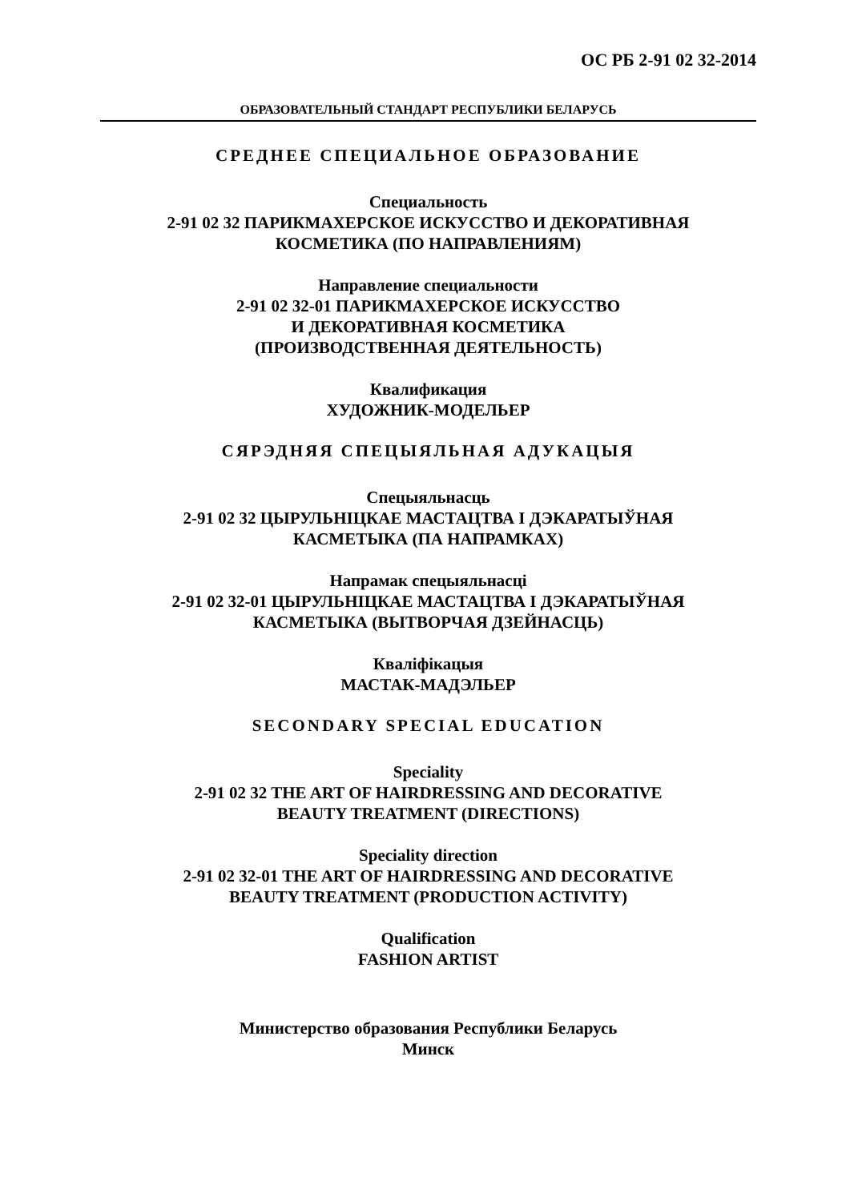ОС РБ 2-91 02 32-2014
ОБРАЗОВАТЕЛЬНЫЙ СТАНДАРТ РЕСПУБЛИКИ БЕЛАРУСЬ
СРЕДНЕЕ СПЕЦИАЛЬНОЕ ОБРАЗОВАНИЕ
Специальность
2-91 02 32 ПАРИКМАХЕРСКОЕ ИСКУССТВО И ДЕКОРАТИВНАЯ
КОСМЕТИКА (ПО НАПРАВЛЕНИЯМ)
Направление специальности
2-91 02 32-01 ПАРИКМАХЕРСКОЕ ИСКУССТВО
И ДЕКОРАТИВНАЯ КОСМЕТИКА
(ПРОИЗВОДСТВЕННАЯ ДЕЯТЕЛЬНОСТЬ)
Квалификация
ХУДОЖНИК-МОДЕЛЬЕР
СЯРЭДНЯЯ СПЕЦЫЯЛЬНАЯ АДУКАЦЫЯ
Спецыяльнасць
2-91 02 32 ЦЫРУЛЬНІЦКАЕ МАСТАЦТВА І ДЭКАРАТЫЎНАЯ
КАСМЕТЫКА (ПА НАПРАМКАХ)
Напрамак спецыяльнасці
2-91 02 32-01 ЦЫРУЛЬНІЦКАЕ МАСТАЦТВА І ДЭКАРАТЫЎНАЯ
КАСМЕТЫКА (ВЫТВОРЧАЯ ДЗЕЙНАСЦЬ)
Кваліфікацыя
МАСТАК-МАДЭЛЬЕР
SECONDARY SPECIAL EDUCATION
Speciality
2-91 02 32 THE ART OF HAIRDRESSING AND DECORATIVE
BEAUTY TREATMENT (DIRECTIONS)
Speciality direction
2-91 02 32-01 THE ART OF HAIRDRESSING AND DECORATIVE
BEAUTY TREATMENT (PRODUCTION ACTIVITY)
Qualification
FASHION ARTIST
Министерство образования Республики Беларусь
Минск